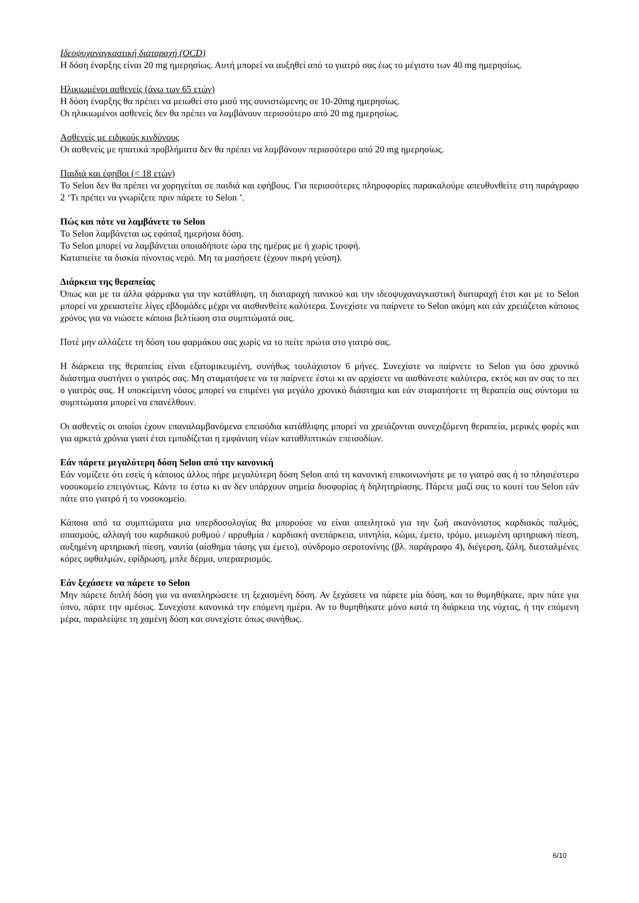Ιδεοψυχαναγκαστική διαταραχή (OCD)
Η δόση έναρξης είναι 20 mg ημερησίως. Αυτή μπορεί να αυξηθεί από το γιατρό σας έως το μέγιστο των 40 mg ημερησίως.
Ηλικιωμένοι ασθενείς (άνω των 65 ετών)
Η δόση έναρξης θα πρέπει να μειωθεί στο μισό της συνιστώμενης σε 10-20mg ημερησίως.
Οι ηλικιωμένοι ασθενείς δεν θα πρέπει να λαμβάνουν περισσότερο από 20 mg ημερησίως.
Ασθενείς με ειδικούς κινδύνους
Οι ασθενείς με ηπατικά προβλήματα δεν θα πρέπει να λαμβάνουν περισσότερο από 20 mg ημερησίως.
Παιδιά και έφηβοι (< 18 ετών)
Το Selon δεν θα πρέπει να χορηγείται σε παιδιά και εφήβους. Για περισσότερες πληροφορίες παρακαλούμε απευθυνθείτε στη παράγραφο 2 ‘Τι πρέπει να γνωρίζετε πριν πάρετε το Selon ’.
Πώς και πότε να λαμβάνετε το Selon
Το Selon λαμβάνεται ως εφάπαξ ημερήσια δόση.
Το Selon μπορεί να λαμβάνεται οποιαδήποτε ώρα της ημέρας με ή χωρίς τροφή.
Καταπιείτε τα δισκία πίνοντας νερό. Μη τα μασήσετε (έχουν πικρή γεύση).
Διάρκεια της θεραπείας
Όπως και με τα άλλα φάρμακα για την κατάθλιψη, τη διαταραχή πανικού και την ιδεοψυχαναγκαστική διαταραχή έτσι και με το Selon μπορεί να χρειαστείτε λίγες εβδομάδες μέχρι να αισθανθείτε καλύτερα. Συνεχίστε να παίρνετε το Selon ακόμη και εάν χρειάζεται κάποιος χρόνος για να νιώσετε κάποια βελτίωση στα συμπτώματά σας.
Ποτέ μην αλλάζετε τη δόση του φαρμάκου σας χωρίς να το πείτε πρώτα στο γιατρό σας.
Η διάρκεια της θεραπείας είναι εξατομικευμένη, συνήθως τουλάχιστον 6 μήνες. Συνεχίστε να παίρνετε το Selon για όσο χρονικό διάστημα συστήνει ο γιατρός σας. Μη σταματήσετε να τα παίρνετε έστω κι αν αρχίσετε να αισθάνεστε καλύτερα, εκτός και αν σας το πει ο γιατρός σας. Η υποκείμενη νόσος μπορεί να επιμένει για μεγάλο χρονικό διάστημα και εάν σταματήσετε τη θεραπεία σας σύντομα τα συμπτώματα μπορεί να επανέλθουν.
Οι ασθενείς οι οποίοι έχουν επαναλαμβανόμενα επεισόδια κατάθλιψης μπορεί να χρειάζονται συνεχιζόμενη θεραπεία, μερικές φορές και για αρκετά χρόνια γιατί έτσι εμποδίζεται η εμφάνιση νέων καταθλιπτικών επεισοδίων.
Εάν πάρετε μεγαλύτερη δόση Selon από την κανονική
Εάν νομίζετε ότι εσείς ή κάποιος άλλος πήρε μεγαλύτερη δόση Selon από τη κανονική επικοινωνήστε με το γιατρό σας ή το πλησιέστερο νοσοκομείο επειγόντως. Κάντε το έστω κι αν δεν υπάρχουν σημεία δυσφορίας ή δηλητηρίασης. Πάρετε μαζί σας το κουτί του Selon εάν πάτε στο γιατρό ή το νοσοκομείο.
Κάποια από τα συμπτώματα μια υπερδοσολογίας θα μπορούσε να είναι απειλητικό για την ζωή ακανόνιστος καρδιακός παλμός, σπασμούς, αλλαγή του καρδιακού ρυθμού / αρρυθμία / καρδιακή ανεπάρκεια, υπνηλία, κώμα, έμετο, τρόμο, μειωμένη αρτηριακή πίεση, αυξημένη αρτηριακή πίεση, ναυτία (αίσθημα τάσης για έμετο), σύνδρομο σεροτονίνης (βλ. παράγραφο 4), διέγερση, ζάλη, διεσταλμένες κόρες οφθαλμών, εφίδρωση, μπλε δέρμα, υπεραερισμός.
Εάν ξεχάσετε να πάρετε το Selon
Μην πάρετε διπλή δόση για να αναπληρώσετε τη ξεχασμένη δόση. Αν ξεχάσετε να πάρετε μία δόση, και το θυμηθήκατε, πριν πάτε για ύπνο, πάρτε την αμέσως. Συνεχίστε κανονικά την επόμενη ημέρα. Αν το θυμηθήκατε μόνο κατά τη διάρκεια της νύχτας, ή την επόμενη μέρα, παραλείψτε τη χαμένη δόση και συνεχίστε όπως συνήθως.
6/10